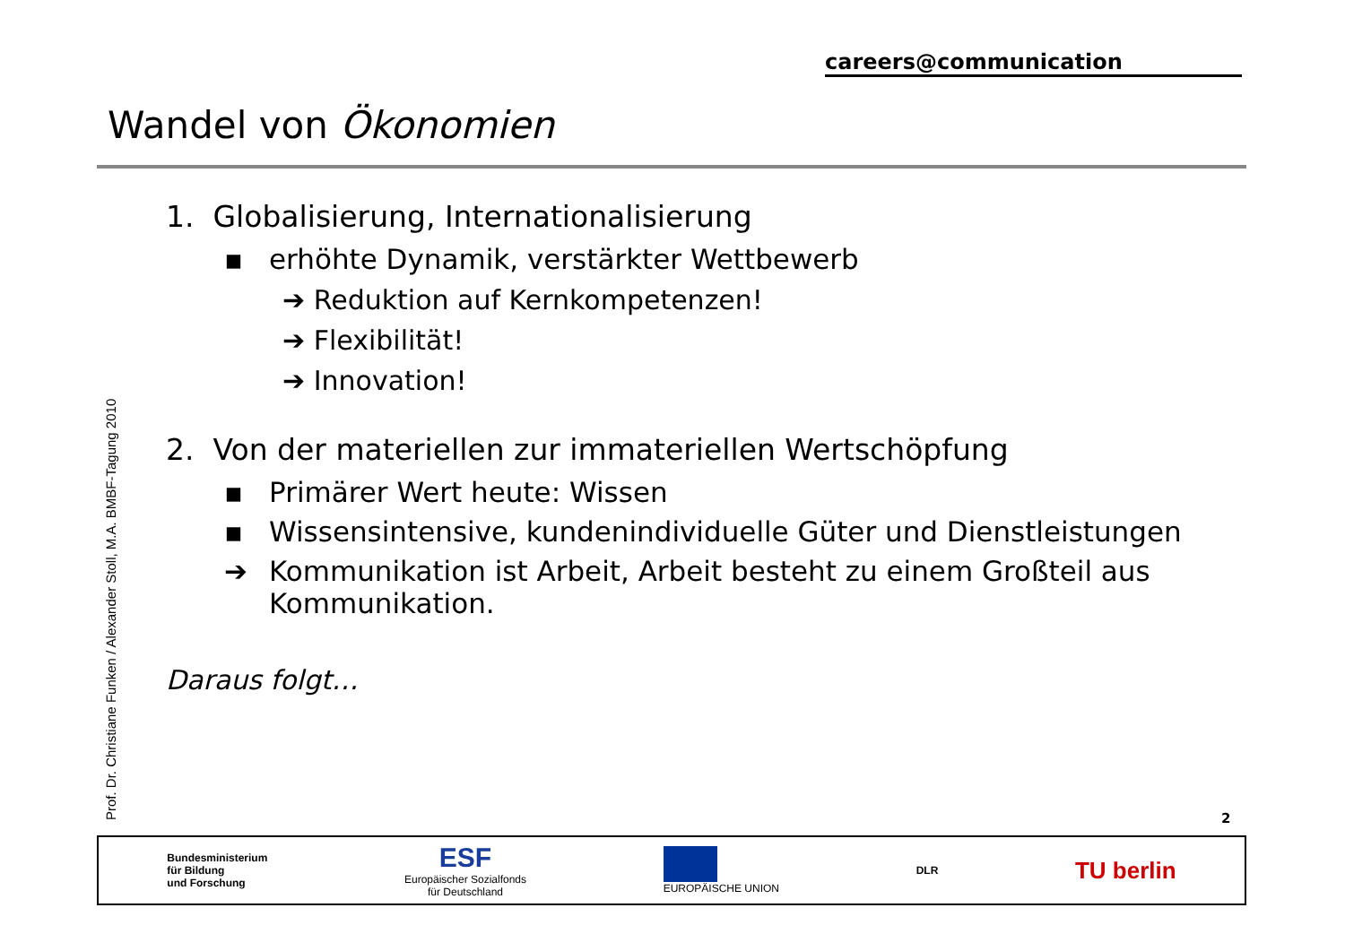careers@communication
Wandel von Ökonomien
Prof. Dr. Christiane Funken / Alexander Stoll, M.A. BMBF-Tagung 2010
1. Globalisierung, Internationalisierung
▪ erhöhte Dynamik, verstärkter Wettbewerb
➔ Reduktion auf Kernkompetenzen!
➔ Flexibilität!
➔ Innovation!
2. Von der materiellen zur immateriellen Wertschöpfung
▪ Primärer Wert heute: Wissen
▪ Wissensintensive, kundenindividuelle Güter und Dienstleistungen
➔ Kommunikation ist Arbeit, Arbeit besteht zu einem Großteil aus Kommunikation.
Daraus folgt…
2
Bundesministerium
für Bildung
und Forschung
ESF
Europäischer Sozialfonds
für Deutschland
EUROPÄISCHE UNION DLR
TU berlin